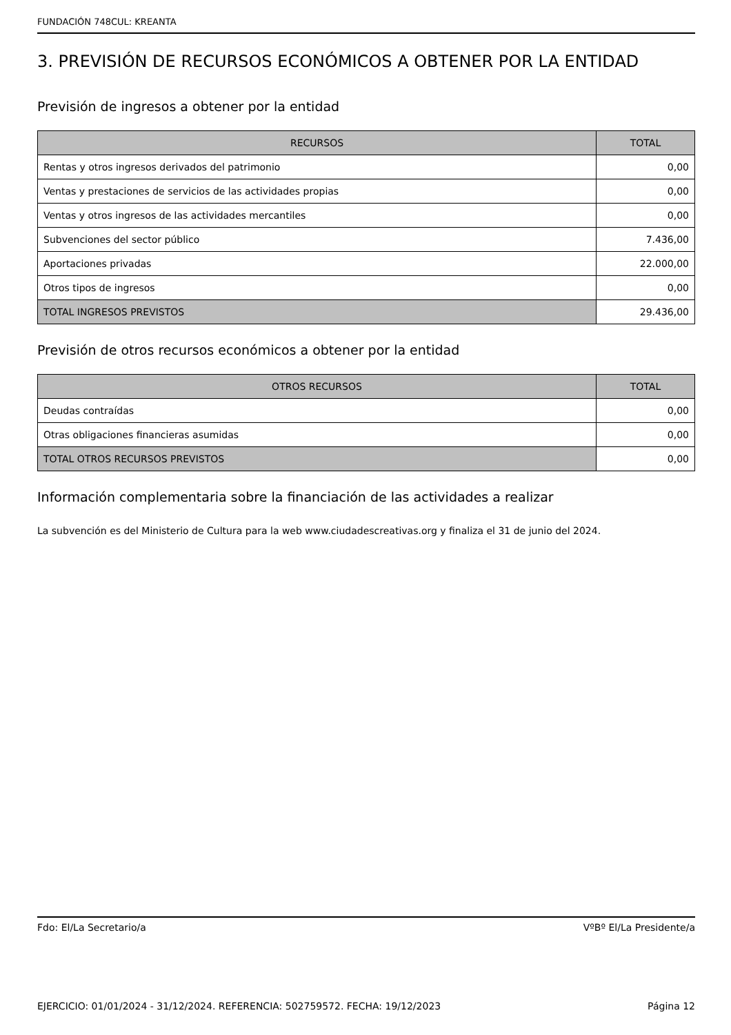FUNDACIÓN 748CUL: KREANTA
3. PREVISIÓN DE RECURSOS ECONÓMICOS A OBTENER POR LA ENTIDAD
Previsión de ingresos a obtener por la entidad
| RECURSOS | TOTAL |
| --- | --- |
| Rentas y otros ingresos derivados del patrimonio | 0,00 |
| Ventas y prestaciones de servicios de las actividades propias | 0,00 |
| Ventas y otros ingresos de las actividades mercantiles | 0,00 |
| Subvenciones del sector público | 7.436,00 |
| Aportaciones privadas | 22.000,00 |
| Otros tipos de ingresos | 0,00 |
| TOTAL INGRESOS PREVISTOS | 29.436,00 |
Previsión de otros recursos económicos a obtener por la entidad
| OTROS RECURSOS | TOTAL |
| --- | --- |
| Deudas contraídas | 0,00 |
| Otras obligaciones financieras asumidas | 0,00 |
| TOTAL OTROS RECURSOS PREVISTOS | 0,00 |
Información complementaria sobre la financiación de las actividades a realizar
La subvención es del Ministerio de Cultura para la web www.ciudadescreativas.org y finaliza el 31 de junio del 2024.
Fdo: El/La Secretario/a VºBº El/La Presidente/a
EJERCICIO: 01/01/2024 - 31/12/2024. REFERENCIA: 502759572. FECHA: 19/12/2023 Página 12